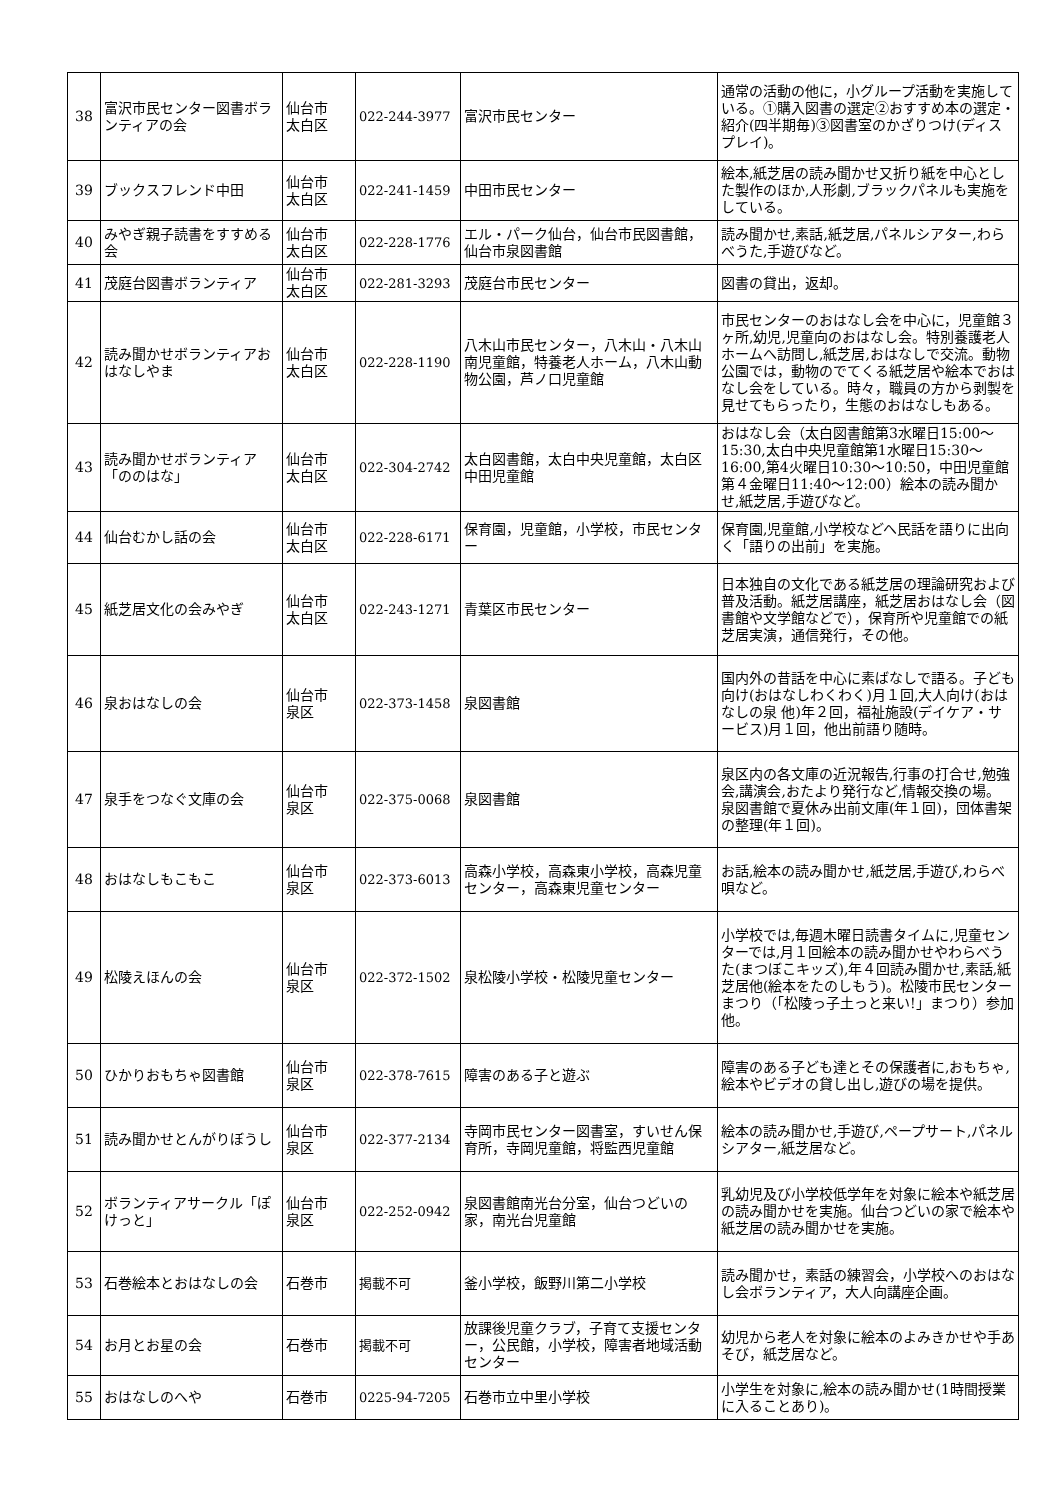| 38 | 富沢市民センター図書ボランティアの会 | 仙台市 太白区 | 022-244-3977 | 富沢市民センター | 通常の活動の他に，小グループ活動を実施している。①購入図書の選定②おすすめ本の選定・紹介(四半期毎)③図書室のかざりつけ(ディスプレイ)。 |
| 39 | ブックスフレンド中田 | 仙台市 太白区 | 022-241-1459 | 中田市民センター | 絵本,紙芝居の読み聞かせ又折り紙を中心とした製作のほか,人形劇,ブラックパネルも実施をしている。 |
| 40 | みやぎ親子読書をすすめる会 | 仙台市 太白区 | 022-228-1776 | エル・パーク仙台，仙台市民図書館，仙台市泉図書館 | 読み聞かせ,素話,紙芝居,パネルシアター,わらべうた,手遊びなど。 |
| 41 | 茂庭台図書ボランティア | 仙台市 太白区 | 022-281-3293 | 茂庭台市民センター | 図書の貸出，返却。 |
| 42 | 読み聞かせボランティアおはなしやま | 仙台市 太白区 | 022-228-1190 | 八木山市民センター，八木山・八木山南児童館，特養老人ホーム，八木山動物公園，芦ノ口児童館 | 市民センターのおはなし会を中心に，児童館３ヶ所,幼児,児童向のおはなし会。特別養護老人ホームへ訪問し,紙芝居,おはなしで交流。動物公園では，動物のでてくる紙芝居や絵本でおはなし会をしている。時々，職員の方から剥製を見せてもらったり，生態のおはなしもある。 |
| 43 | 読み聞かせボランティア「ののはな」 | 仙台市 太白区 | 022-304-2742 | 太白図書館，太白中央児童館，太白区中田児童館 | おはなし会（太白図書館第3水曜日15:00～15:30,太白中央児童館第1水曜日15:30～16:00,第4火曜日10:30～10:50，中田児童館第４金曜日11:40～12:00）絵本の読み聞かせ,紙芝居,手遊びなど。 |
| 44 | 仙台むかし話の会 | 仙台市 太白区 | 022-228-6171 | 保育園，児童館，小学校，市民センター | 保育園,児童館,小学校などへ民話を語りに出向く「語りの出前」を実施。 |
| 45 | 紙芝居文化の会みやぎ | 仙台市 太白区 | 022-243-1271 | 青葉区市民センター | 日本独自の文化である紙芝居の理論研究および普及活動。紙芝居講座，紙芝居おはなし会（図書館や文学館などで），保育所や児童館での紙芝居実演，通信発行，その他。 |
| 46 | 泉おはなしの会 | 仙台市 泉区 | 022-373-1458 | 泉図書館 | 国内外の昔話を中心に素ばなしで語る。子ども向け(おはなしわくわく)月１回,大人向け(おはなしの泉 他)年２回，福祉施設(デイケア・サービス)月１回，他出前語り随時。 |
| 47 | 泉手をつなぐ文庫の会 | 仙台市 泉区 | 022-375-0068 | 泉図書館 | 泉区内の各文庫の近況報告,行事の打合せ,勉強会,講演会,おたより発行など,情報交換の場。 泉図書館で夏休み出前文庫(年１回)，団体書架の整理(年１回)。 |
| 48 | おはなしもこもこ | 仙台市 泉区 | 022-373-6013 | 高森小学校，高森東小学校，高森児童センター，高森東児童センター | お話,絵本の読み聞かせ,紙芝居,手遊び,わらべ唄など。 |
| 49 | 松陵えほんの会 | 仙台市 泉区 | 022-372-1502 | 泉松陵小学校・松陵児童センター | 小学校では,毎週木曜日読書タイムに,児童センターでは,月１回絵本の読み聞かせやわらべうた(まつぼこキッズ),年４回読み聞かせ,素話,紙芝居他(絵本をたのしもう)。松陵市民センターまつり（「松陵っ子土っと来い!」まつり）参加他。 |
| 50 | ひかりおもちゃ図書館 | 仙台市 泉区 | 022-378-7615 | 障害のある子と遊ぶ | 障害のある子ども達とその保護者に,おもちゃ,絵本やビデオの貸し出し,遊びの場を提供。 |
| 51 | 読み聞かせとんがりぼうし | 仙台市 泉区 | 022-377-2134 | 寺岡市民センター図書室，すいせん保育所，寺岡児童館，将監西児童館 | 絵本の読み聞かせ,手遊び,ペープサート,パネルシアター,紙芝居など。 |
| 52 | ボランティアサークル「ぽけっと」 | 仙台市 泉区 | 022-252-0942 | 泉図書館南光台分室，仙台つどいの家，南光台児童館 | 乳幼児及び小学校低学年を対象に絵本や紙芝居の読み聞かせを実施。仙台つどいの家で絵本や紙芝居の読み聞かせを実施。 |
| 53 | 石巻絵本とおはなしの会 | 石巻市 | 掲載不可 | 釜小学校，飯野川第二小学校 | 読み聞かせ，素話の練習会，小学校へのおはなし会ボランティア，大人向講座企画。 |
| 54 | お月とお星の会 | 石巻市 | 掲載不可 | 放課後児童クラブ，子育て支援センター，公民館，小学校，障害者地域活動センター | 幼児から老人を対象に絵本のよみきかせや手あそび，紙芝居など。 |
| 55 | おはなしのへや | 石巻市 | 0225-94-7205 | 石巻市立中里小学校 | 小学生を対象に,絵本の読み聞かせ(1時間授業に入ることあり)。 |